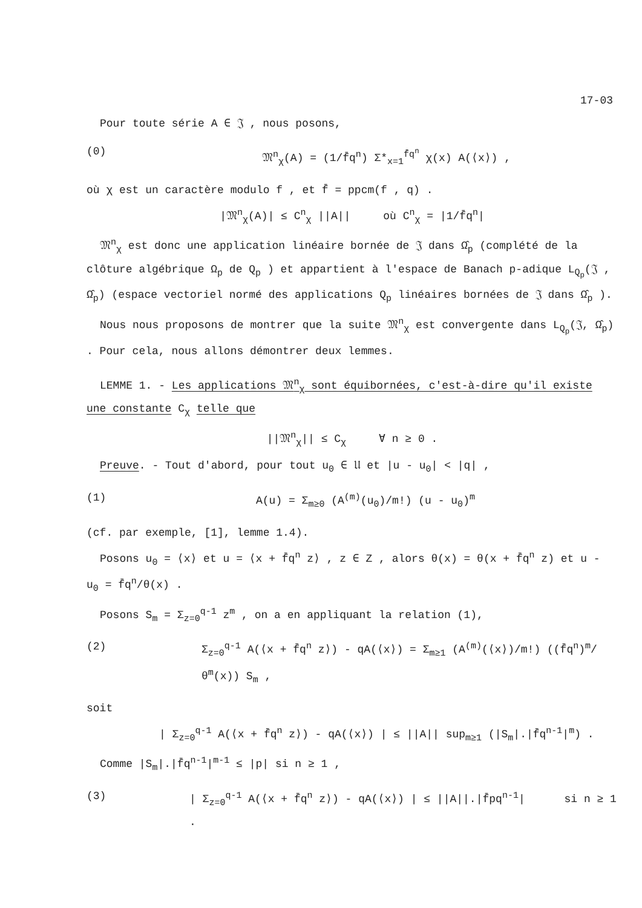17-03
Pour toute série A ∈ 𝔍 , nous posons,
(0) 𝔐<sup>n</sup><sub>χ</sub>(A) = (1/f̄q<sup>n</sup>) Σ*<sub>x=1</sub><sup>f̄q<sup>n</sup></sup> χ(x) A(⟨x⟩) ,
où χ est un caractère modulo f , et f̄ = ppcm(f , q) .
|𝔐<sup>n</sup><sub>χ</sub>(A)| ≤ C<sup>n</sup><sub>χ</sub> ||A|| où C<sup>n</sup><sub>χ</sub> = |1/f̄q<sup>n</sup>|
𝔐<sup>n</sup><sub>χ</sub> est donc une application linéaire bornée de 𝔍 dans Ω̂<sub>p</sub> (complété de la clôture algébrique Ω<sub>p</sub> de Q<sub>p</sub> ) et appartient à l'espace de Banach p-adique L<sub>Q<sub>p</sub></sub>(𝔍 , Ω̂<sub>p</sub>) (espace vectoriel normé des applications Q<sub>p</sub> linéaires bornées de 𝔍 dans Ω̂<sub>p</sub> ).
Nous nous proposons de montrer que la suite 𝔐<sup>n</sup><sub>χ</sub> est convergente dans L<sub>Q<sub>p</sub></sub>(𝔍, Ω̂<sub>p</sub>) . Pour cela, nous allons démontrer deux lemmes.
LEMME 1. - Les applications 𝔐<sup>n</sup><sub>χ</sub> sont équibornées, c'est-à-dire qu'il existe une constante C<sub>χ</sub> telle que
||𝔐<sup>n</sup><sub>χ</sub>|| ≤ C<sub>χ</sub> ∀ n ≥ 0 .
Preuve. - Tout d'abord, pour tout u<sub>0</sub> ∈ 𝔘 et |u - u<sub>0</sub>| < |q| ,
(1) A(u) = Σ<sub>m≥0</sub> (A<sup>(m)</sup>(u<sub>0</sub>)/m!) (u - u<sub>0</sub>)<sup>m</sup>
(cf. par exemple, [1], lemme 1.4).
Posons u<sub>0</sub> = ⟨x⟩ et u = ⟨x + f̄q<sup>n</sup> z⟩ , z ∈ Z , alors θ(x) = θ(x + f̄q<sup>n</sup> z) et u - u<sub>0</sub> = f̄q<sup>n</sup>/θ(x) .
Posons S<sub>m</sub> = Σ<sub>z=0</sub><sup>q-1</sup> z<sup>m</sup> , on a en appliquant la relation (1),
(2) Σ<sub>z=0</sub><sup>q-1</sup> A(⟨x + f̄q<sup>n</sup> z⟩) - qA(⟨x⟩) = Σ<sub>m≥1</sub> (A<sup>(m)</sup>(⟨x⟩)/m!) ((f̄q<sup>n</sup>)<sup>m</sup>/θ<sup>m</sup>(x)) S<sub>m</sub> ,
soit
| Σ<sub>z=0</sub><sup>q-1</sup> A(⟨x + f̄q<sup>n</sup> z⟩) - qA(⟨x⟩) | ≤ ||A|| sup<sub>m≥1</sub> (|S<sub>m</sub>|.|f̄q<sup>n-1</sup>|<sup>m</sup>) .
Comme |S<sub>m</sub>|.|f̄q<sup>n-1</sup>|<sup>m-1</sup> ≤ |p| si n ≥ 1 ,
(3) | Σ<sub>z=0</sub><sup>q-1</sup> A(⟨x + f̄q<sup>n</sup> z⟩) - qA(⟨x⟩) | ≤ ||A||.|f̄pq<sup>n-1</sup>| si n ≥ 1 .